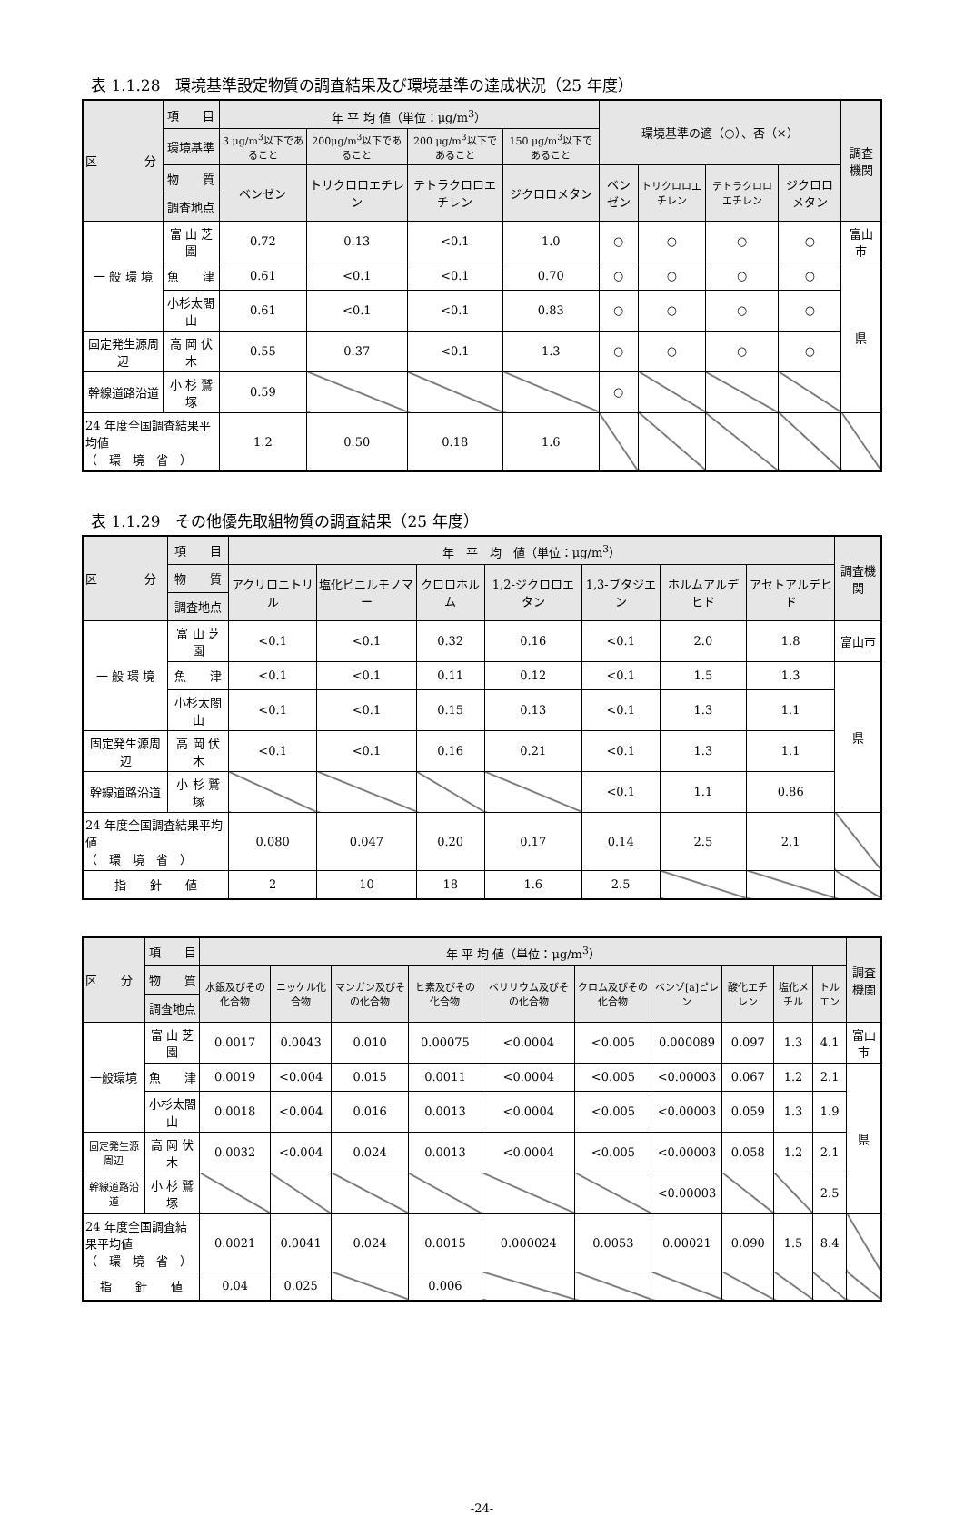表 1.1.28　環境基準設定物質の調査結果及び環境基準の達成状況（25 年度）
| 区 分 | 項 目 | 年 平 均 値（単位：μg/m<sup>3</sup>） | | | | 環境基準の適（○）、否（×） | | | | 調査機関 |
| --- | --- | --- | --- | --- | --- | --- | --- | --- | --- | --- |
| | 環境基準 | 3 μg/m<sup>3</sup>以下であること | 200μg/m<sup>3</sup>以下であること | 200 μg/m<sup>3</sup>以下であること | 150 μg/m<sup>3</sup>以下であること | | | | | |
| | 物 質 | ベンゼン | トリクロロエチレン | テトラクロロエチレン | ジクロロメタン | ベンゼン | トリクロロエチレン | テトラクロロエチレン | ジクロロメタン | |
| | 調査地点 | | | | | | | | | |
| 一 般 環 境 | 富 山 芝 園 | 0.72 | 0.13 | <0.1 | 1.0 | ○ | ○ | ○ | ○ | 富山市 |
| | 魚 津 | 0.61 | <0.1 | <0.1 | 0.70 | ○ | ○ | ○ | ○ | 県 |
| | 小杉太閤山 | 0.61 | <0.1 | <0.1 | 0.83 | ○ | ○ | ○ | ○ | |
| 固定発生源周辺 | 高 岡 伏 木 | 0.55 | 0.37 | <0.1 | 1.3 | ○ | ○ | ○ | ○ | |
| 幹線道路沿道 | 小 杉 鷲 塚 | 0.59 | | | | ○ | | | | |
| 24 年度全国調査結果平均値 （ 環 境 省 ） | | 1.2 | 0.50 | 0.18 | 1.6 | | | | | |
表 1.1.29　その他優先取組物質の調査結果（25 年度）
| 区 分 | 項 目 | 年 平 均 値（単位：μg/m<sup>3</sup>） | | | | | | | 調査機関 |
| --- | --- | --- | --- | --- | --- | --- | --- | --- | --- |
| | 物 質 | アクリロニトリル | 塩化ビニルモノマー | クロロホルム | 1,2-ジクロロエタン | 1,3-ブタジエン | ホルムアルデヒド | アセトアルデヒド | |
| | 調査地点 | | | | | | | | |
| 一 般 環 境 | 富 山 芝 園 | <0.1 | <0.1 | 0.32 | 0.16 | <0.1 | 2.0 | 1.8 | 富山市 |
| | 魚 津 | <0.1 | <0.1 | 0.11 | 0.12 | <0.1 | 1.5 | 1.3 | 県 |
| | 小杉太閤山 | <0.1 | <0.1 | 0.15 | 0.13 | <0.1 | 1.3 | 1.1 | |
| 固定発生源周辺 | 高 岡 伏 木 | <0.1 | <0.1 | 0.16 | 0.21 | <0.1 | 1.3 | 1.1 | |
| 幹線道路沿道 | 小 杉 鷲 塚 | | | | | <0.1 | 1.1 | 0.86 | |
| 24 年度全国調査結果平均値 （ 環 境 省 ） | | 0.080 | 0.047 | 0.20 | 0.17 | 0.14 | 2.5 | 2.1 | |
| 指 針 値 | | 2 | 10 | 18 | 1.6 | 2.5 | | | |
| 区 分 | 項 目 | 年 平 均 値（単位：μg/m<sup>3</sup>） | | | | | | | | | | 調査機関 |
| --- | --- | --- | --- | --- | --- | --- | --- | --- | --- | --- | --- | --- |
| | 物 質 | 水銀及びその化合物 | ニッケル化合物 | マンガン及びその化合物 | ヒ素及びその化合物 | ベリリウム及びその化合物 | クロム及びその化合物 | ベンゾ[a]ピレン | 酸化エチレン | 塩化メチル | トルエン | |
| | 調査地点 | | | | | | | | | | | |
| 一般環境 | 富 山 芝 園 | 0.0017 | 0.0043 | 0.010 | 0.00075 | <0.0004 | <0.005 | 0.000089 | 0.097 | 1.3 | 4.1 | 富山市 |
| | 魚 津 | 0.0019 | <0.004 | 0.015 | 0.0011 | <0.0004 | <0.005 | <0.00003 | 0.067 | 1.2 | 2.1 | 県 |
| | 小杉太閤山 | 0.0018 | <0.004 | 0.016 | 0.0013 | <0.0004 | <0.005 | <0.00003 | 0.059 | 1.3 | 1.9 | |
| 固定発生源周辺 | 高 岡 伏 木 | 0.0032 | <0.004 | 0.024 | 0.0013 | <0.0004 | <0.005 | <0.00003 | 0.058 | 1.2 | 2.1 | |
| 幹線道路沿道 | 小 杉 鷲 塚 | | | | | | | <0.00003 | | | 2.5 | |
| 24 年度全国調査結果平均値 （ 環 境 省 ） | | 0.0021 | 0.0041 | 0.024 | 0.0015 | 0.000024 | 0.0053 | 0.00021 | 0.090 | 1.5 | 8.4 | |
| 指 針 値 | | 0.04 | 0.025 | | 0.006 | | | | | | | |
-24-